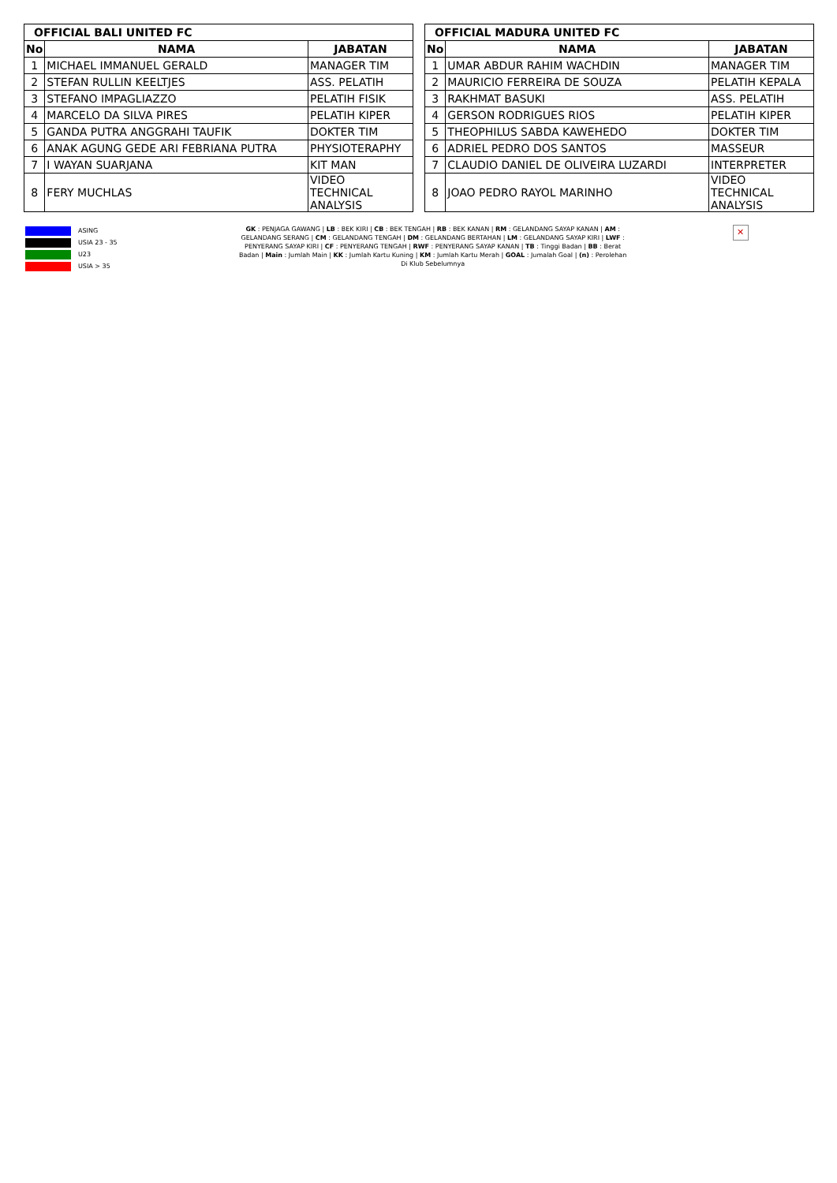| OFFICIAL BALI UNITED FC | | |
| --- | --- | --- |
| No | NAMA | JABATAN |
| 1 | MICHAEL IMMANUEL GERALD | MANAGER TIM |
| 2 | STEFAN RULLIN KEELTJES | ASS. PELATIH |
| 3 | STEFANO IMPAGLIAZZO | PELATIH FISIK |
| 4 | MARCELO DA SILVA PIRES | PELATIH KIPER |
| 5 | GANDA PUTRA ANGGRAHI TAUFIK | DOKTER TIM |
| 6 | ANAK AGUNG GEDE ARI FEBRIANA PUTRA | PHYSIOTERAPHY |
| 7 | I WAYAN SUARJANA | KIT MAN |
| 8 | FERY MUCHLAS | VIDEO TECHNICAL ANALYSIS |
| OFFICIAL MADURA UNITED FC | | |
| --- | --- | --- |
| No | NAMA | JABATAN |
| 1 | UMAR ABDUR RAHIM WACHDIN | MANAGER TIM |
| 2 | MAURICIO FERREIRA DE SOUZA | PELATIH KEPALA |
| 3 | RAKHMAT BASUKI | ASS. PELATIH |
| 4 | GERSON RODRIGUES RIOS | PELATIH KIPER |
| 5 | THEOPHILUS SABDA KAWEHEDO | DOKTER TIM |
| 6 | ADRIEL PEDRO DOS SANTOS | MASSEUR |
| 7 | CLAUDIO DANIEL DE OLIVEIRA LUZARDI | INTERPRETER |
| 8 | JOAO PEDRO RAYOL MARINHO | VIDEO TECHNICAL ANALYSIS |
ASING
USIA 23 - 35
U23
USIA > 35
GK : PENJAGA GAWANG | LB : BEK KIRI | CB : BEK TENGAH | RB : BEK KANAN | RM : GELANDANG SAYAP KANAN | AM : GELANDANG SERANG | CM : GELANDANG TENGAH | DM : GELANDANG BERTAHAN | LM : GELANDANG SAYAP KIRI | LWF : PENYERANG SAYAP KIRI | CF : PENYERANG TENGAH | RWF : PENYERANG SAYAP KANAN | TB : Tinggi Badan | BB : Berat Badan | Main : Jumlah Main | KK : Jumlah Kartu Kuning | KM : Jumlah Kartu Merah | GOAL : Jumalah Goal | (n) : Perolehan Di Klub Sebelumnya
✕